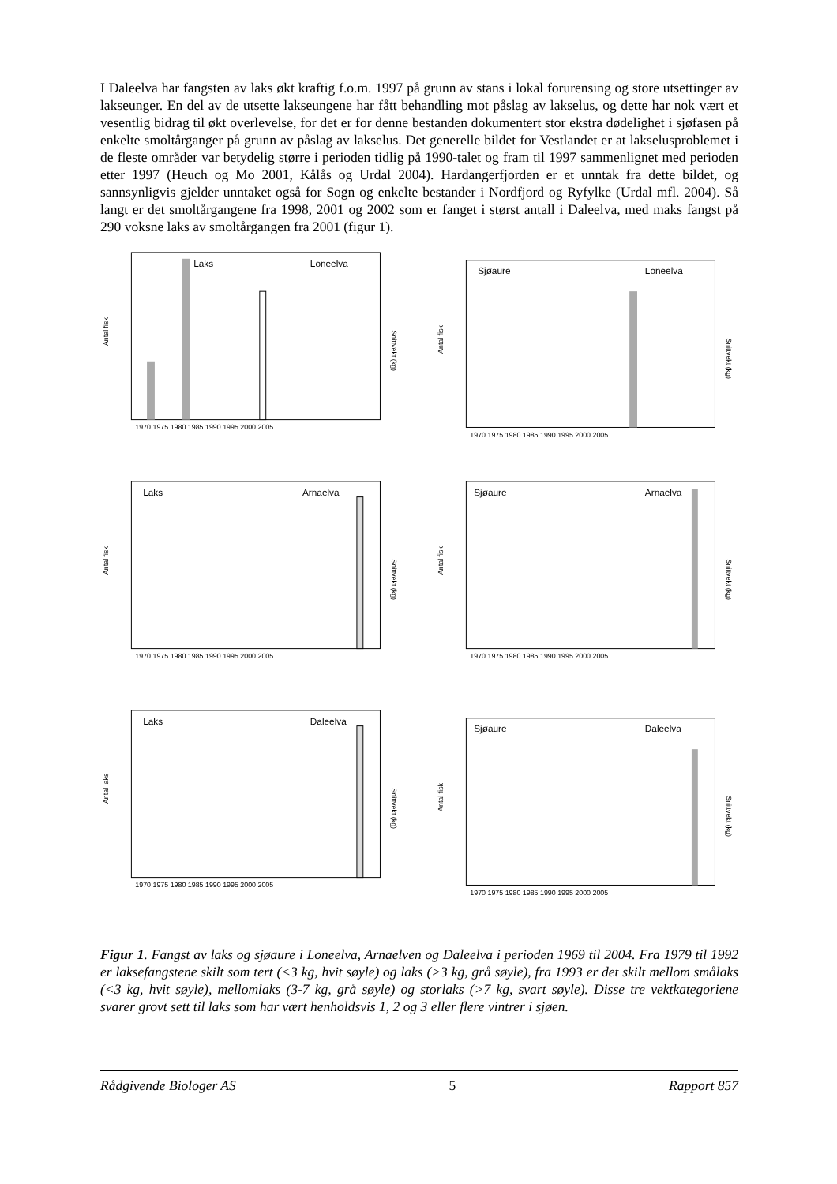I Daleelva har fangsten av laks økt kraftig f.o.m. 1997 på grunn av stans i lokal forurensing og store utsettinger av lakseunger. En del av de utsette lakseungene har fått behandling mot påslag av lakselus, og dette har nok vært et vesentlig bidrag til økt overlevelse, for det er for denne bestanden dokumentert stor ekstra dødelighet i sjøfasen på enkelte smoltårganger på grunn av påslag av lakselus. Det generelle bildet for Vestlandet er at lakselusproblemet i de fleste områder var betydelig større i perioden tidlig på 1990-talet og fram til 1997 sammenlignet med perioden etter 1997 (Heuch og Mo 2001, Kålås og Urdal 2004). Hardangerfjorden er et unntak fra dette bildet, og sannsynligvis gjelder unntaket også for Sogn og enkelte bestander i Nordfjord og Ryfylke (Urdal mfl. 2004). Så langt er det smoltårgangene fra 1998, 2001 og 2002 som er fanget i størst antall i Daleelva, med maks fangst på 290 voksne laks av smoltårgangen fra 2001 (figur 1).
Laks
Loneelva
Antal fisk
Snittvekt (kg)
1970 1975 1980 1985 1990 1995 2000 2005
Sjøaure
Loneelva
Antal fisk
Snittvekt (kg)
1970 1975 1980 1985 1990 1995 2000 2005
Laks
Arnaelva
Antal fisk
Snittvekt (kg)
1970 1975 1980 1985 1990 1995 2000 2005
Sjøaure
Arnaelva
Antal fisk
Snittvekt (kg)
1970 1975 1980 1985 1990 1995 2000 2005
Laks
Daleelva
Antal laks
Snittvekt (kg)
1970 1975 1980 1985 1990 1995 2000 2005
Sjøaure
Daleelva
Antal fisk
Snittvekt (kg)
1970 1975 1980 1985 1990 1995 2000 2005
Figur 1. Fangst av laks og sjøaure i Loneelva, Arnaelven og Daleelva i perioden 1969 til 2004. Fra 1979 til 1992 er laksefangstene skilt som tert (<3 kg, hvit søyle) og laks (>3 kg, grå søyle), fra 1993 er det skilt mellom smålaks (<3 kg, hvit søyle), mellomlaks (3-7 kg, grå søyle) og storlaks (>7 kg, svart søyle). Disse tre vektkategoriene svarer grovt sett til laks som har vært henholdsvis 1, 2 og 3 eller flere vintrer i sjøen.
Rådgivende Biologer AS 5 Rapport 857